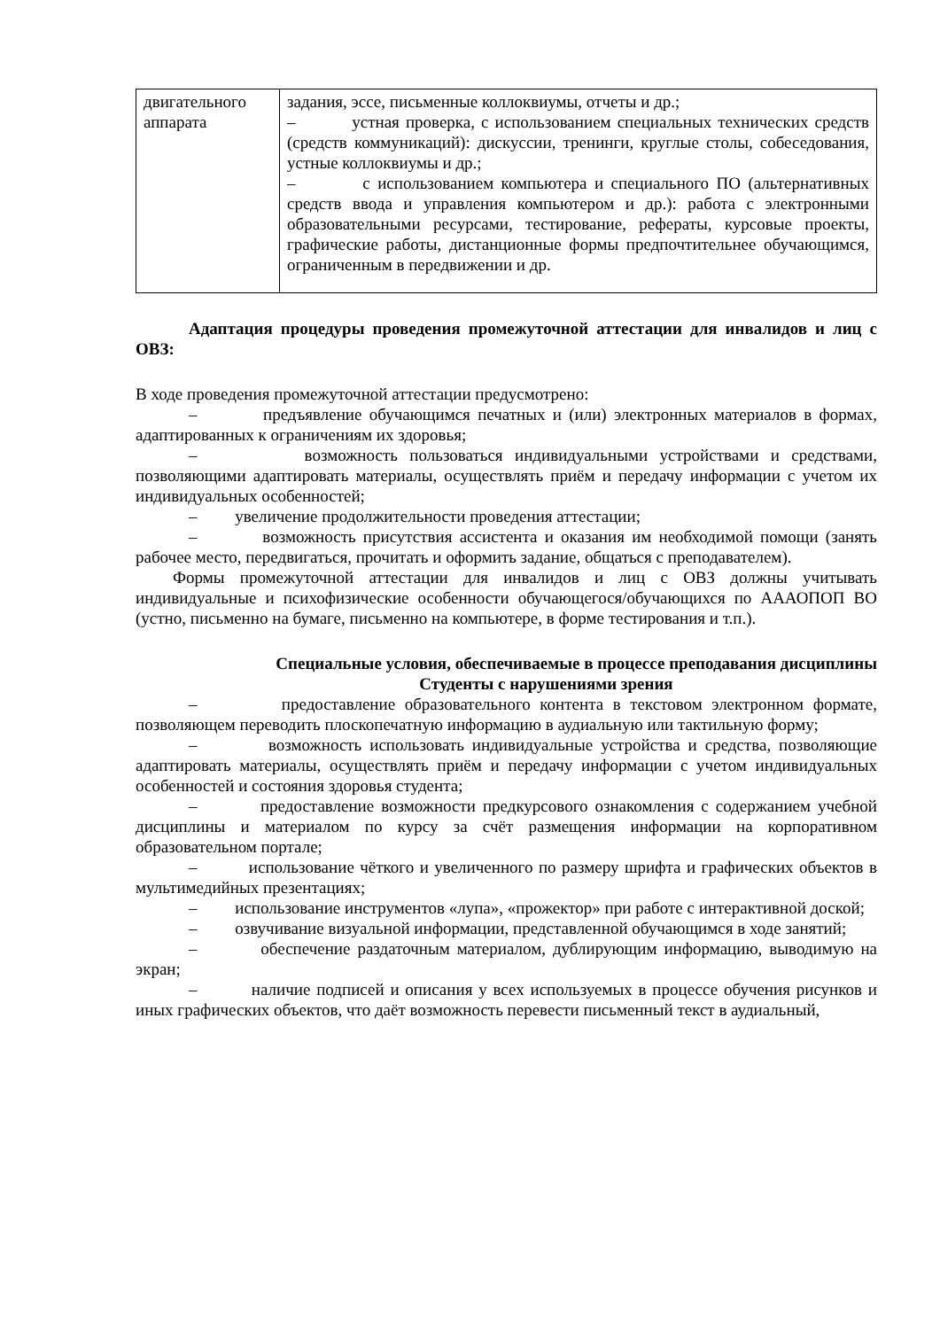| двигательного аппарата | задания, эссе, письменные коллоквиумы, отчеты и др.; – устная проверка, с использованием специальных технических средств (средств коммуникаций): дискуссии, тренинги, круглые столы, собеседования, устные коллоквиумы и др.; – с использованием компьютера и специального ПО (альтернативных средств ввода и управления компьютером и др.): работа с электронными образовательными ресурсами, тестирование, рефераты, курсовые проекты, графические работы, дистанционные формы предпочтительнее обучающимся, ограниченным в передвижении и др. |
Адаптация процедуры проведения промежуточной аттестации для инвалидов и лиц с ОВЗ:
В ходе проведения промежуточной аттестации предусмотрено:
– предъявление обучающимся печатных и (или) электронных материалов в формах, адаптированных к ограничениям их здоровья;
– возможность пользоваться индивидуальными устройствами и средствами, позволяющими адаптировать материалы, осуществлять приём и передачу информации с учетом их индивидуальных особенностей;
– увеличение продолжительности проведения аттестации;
– возможность присутствия ассистента и оказания им необходимой помощи (занять рабочее место, передвигаться, прочитать и оформить задание, общаться с преподавателем).
Формы промежуточной аттестации для инвалидов и лиц с ОВЗ должны учитывать индивидуальные и психофизические особенности обучающегося/обучающихся по АААОПОП ВО (устно, письменно на бумаге, письменно на компьютере, в форме тестирования и т.п.).
Специальные условия, обеспечиваемые в процессе преподавания дисциплины
Студенты с нарушениями зрения
– предоставление образовательного контента в текстовом электронном формате, позволяющем переводить плоскопечатную информацию в аудиальную или тактильную форму;
– возможность использовать индивидуальные устройства и средства, позволяющие адаптировать материалы, осуществлять приём и передачу информации с учетом индивидуальных особенностей и состояния здоровья студента;
– предоставление возможности предкурсового ознакомления с содержанием учебной дисциплины и материалом по курсу за счёт размещения информации на корпоративном образовательном портале;
– использование чёткого и увеличенного по размеру шрифта и графических объектов в мультимедийных презентациях;
– использование инструментов «лупа», «прожектор» при работе с интерактивной доской;
– озвучивание визуальной информации, представленной обучающимся в ходе занятий;
– обеспечение раздаточным материалом, дублирующим информацию, выводимую на экран;
– наличие подписей и описания у всех используемых в процессе обучения рисунков и иных графических объектов, что даёт возможность перевести письменный текст в аудиальный,